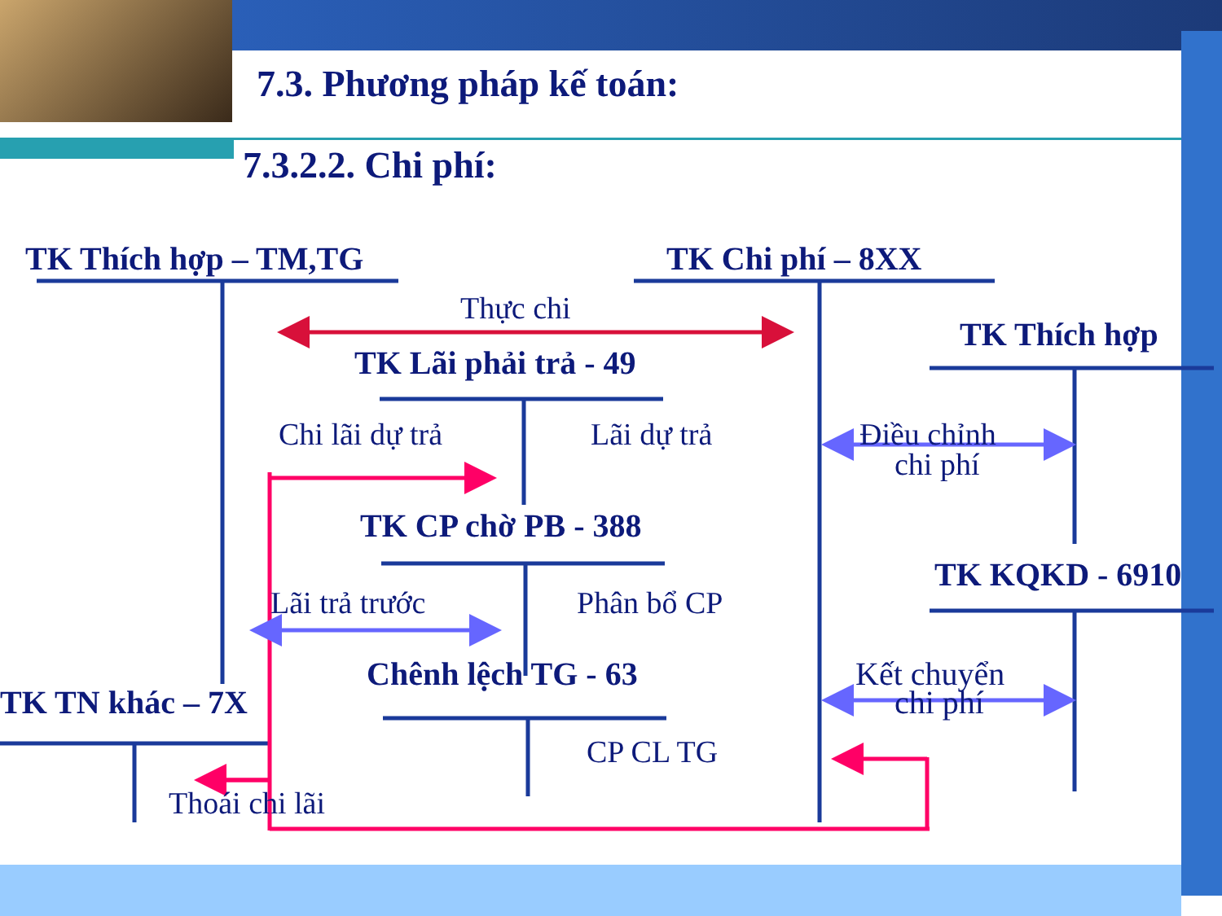7.3. Phương pháp kế toán:
7.3.2.2. Chi phí:
TK Thích hợp – TM,TG TK Chi phí – 8XX
Thực chi
TK Thích hợp
TK Lãi phải trả - 49
Chi lãi dự trả Lãi dự trả Điều chỉnh
chi phí
TK CP chờ PB - 388
TK KQKD - 6910
Lãi trả trước Phân bổ CP
Chênh lệch TG - 63 Kết chuyển
TK TN khác – 7X chi phí
CP CL TG
Thoái chi lãi